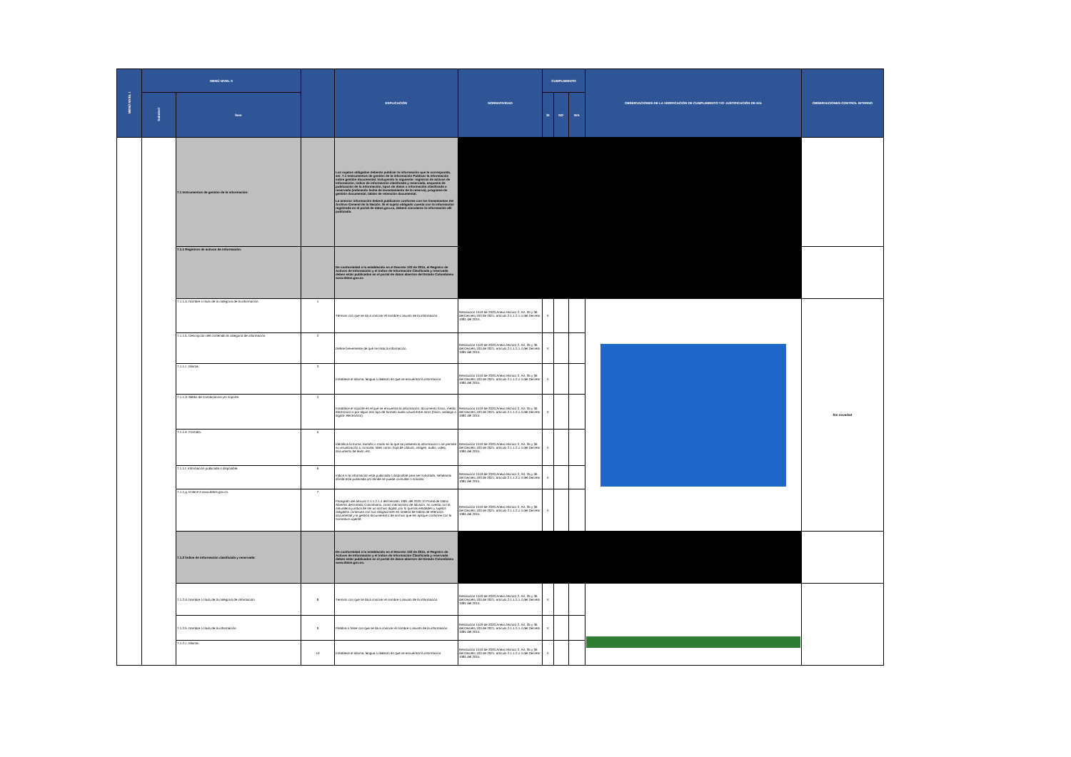| MENÚ NIVEL I | MENÚ NIVEL II | | | EXPLICACIÓN | NORMATIVIDAD | CUMPLIMIENTO | | | OBSERVACIONES DE LA VERIFICACIÓN DE CUMPLIMIENTO Y/O JUSTIFICACIÓN DE N/A | OBSERVACIONES CONTROL INTERNO |
| --- | --- | --- | --- | --- | --- | --- | --- | --- | --- | --- |
| | Subnivel | Ítem | | | | SI | NO | N/A | | |
| | | 7.1 Instrumentos de gestión de la información: | | Los sujetos obligados deberán publicar la información que le corresponda, así: 7.1 Instrumentos de gestión de la información Publicar la información sobre gestión documental. Incluyendo lo siguiente: registros de activos de información, índice de información clasificada y reservada, esquema de publicación de la información, tipos de datos o información clasificada o reservada (indicando fecha de levantamiento de la reserva), programa de gestión documental, tablas de retención documental. La anterior información deberá publicarse conforme con los lineamientos del Archivo General de la Nación. Si el sujeto obligado cuenta con la información registrada en el portal de datos.gov.co, deberá vincularse la información allí publicada. | | | | | | |
| | | 7.1.1 Registros de activos de información: | | De conformidad a lo establecido en el Decreto 103 de 2015, el Registro de Activos de Información y el índice de Información Clasificada y reservada deben estar publicados en el portal de datos abiertos del Estado Colombiano www.datos.gov.co | | | | | | |
| | | 7.1.1.a. Nombre o título de la categoría de la información. | 1 | Término con que se da a conocer el nombre o asunto de la información. | Resolución 1519 de 2020,Anexo técnico 2, Art. 35 y 36 del Decreto 103 de 2021, artículo 2.1.1.2.1.4 del Decreto 1081 del 2015. | X | | | | Sin novedad |
| | | 7.1.1.b. Descripción del contenido la categoría de información. | 2 | Define brevemente de qué se trata la información. | Resolución 1519 de 2020,Anexo técnico 2, Art. 35 y 36 del Decreto 103 de 2021, artículo 2.1.1.2.1.4 del Decreto 1081 del 2015. | X | | | | |
| | | 7.1.1.c. Idioma. | 3 | Establece el Idioma, lengua o dialecto en que se encuentra la información. | Resolución 1519 de 2020,Anexo técnico 2, Art. 35 y 36 del Decreto 103 de 2021, artículo 2.1.1.2.1.4 del Decreto 1081 del 2015. | X | | | | |
| | | 7.1.1.d. Medio de conservación y/o soporte. | 4 | Establece el soporte en el que se encuentra la información: documento físico, medio electrónico o por algún otro tipo de formato audio visual entre otros (físico, análogo o digital- electrónico). | Resolución 1519 de 2020,Anexo técnico 2, Art. 35 y 36 del Decreto 103 de 2021, artículo 2.1.1.2.1.4 del Decreto 1081 del 2015. | X | | | | |
| | | 7.1.1.e. Formato. | 5 | Identifica la forma, tamaño o modo en la que se presenta la información o se permite su visualización o consulta, tales como: hoja de cálculo, imagen, audio, video, documento de texto, etc. | Resolución 1519 de 2020,Anexo técnico 2, Art. 35 y 36 del Decreto 103 de 2021, artículo 2.1.1.2.1.4 del Decreto 1081 del 2015. | X | | | | |
| | | 7.1.1.f. Información publicada o disponible. | 6 | Indica si la información está publicada o disponible para ser solicitada, señalando dónde está publicada y/o dónde se puede consultar o solicitar. | Resolución 1519 de 2020,Anexo técnico 2, Art. 35 y 36 del Decreto 103 de 2021, artículo 2.1.1.2.1.4 del Decreto 1081 del 2015. | X | | | | |
| | | 7.1.1.g. Enlace a www.datos.gov.co. | 7 | Parágrafo del artículo 2.1.1.2.1.4 del Decreto 1081 del 2020: El Portal de Datos Abiertos del Estado Colombiano, como mecanismo de difusión, no cuenta con la naturaleza jurídica de ser un archivo digital, por lo que las entidades y sujetos obligados continúan con sus obligaciones en materia de tablas de retención documental y la gestión documental o de archivo que les aplique conforme con la normativa vigente. | Resolución 1519 de 2020,Anexo técnico 2, Art. 35 y 36 del Decreto 103 de 2021, artículo 2.1.1.2.1.4 del Decreto 1081 del 2015. | X | | | | |
| | | 7.1.2 Índice de información clasificada y reservada: | | De conformidad a lo establecido en el Decreto 103 de 2015, el Registro de Activos de Información y el índice de Información Clasificada y reservada deben estar publicados en el portal de datos abiertos del Estado Colombiano www.datos.gov.co. | | | | | | |
| | | 7.1.2.a. Nombre o título de la categoría de información. | 8 | Término con que se da a conocer el nombre o asunto de la información. | Resolución 1519 de 2020,Anexo técnico 2, Art. 35 y 36 del Decreto 103 de 2021, artículo 2.1.1.2.1.4 del Decreto 1081 del 2015. | X | | | | |
| | | 7.1.2.b. Nombre o título de la información. | 9 | Palabra o frase con que se da a conocer el nombre o asunto de la información. | Resolución 1519 de 2020,Anexo técnico 2, Art. 35 y 36 del Decreto 103 de 2021, artículo 2.1.1.2.1.4 del Decreto 1081 del 2015. | X | | | | |
| | | 7.1.2.c. Idioma. | 10 | Establece el Idioma, lengua o dialecto en que se encuentra la información. | Resolución 1519 de 2020,Anexo técnico 2, Art. 35 y 36 del Decreto 103 de 2021, artículo 2.1.1.2.1.4 del Decreto 1081 del 2015. | X | | | | |